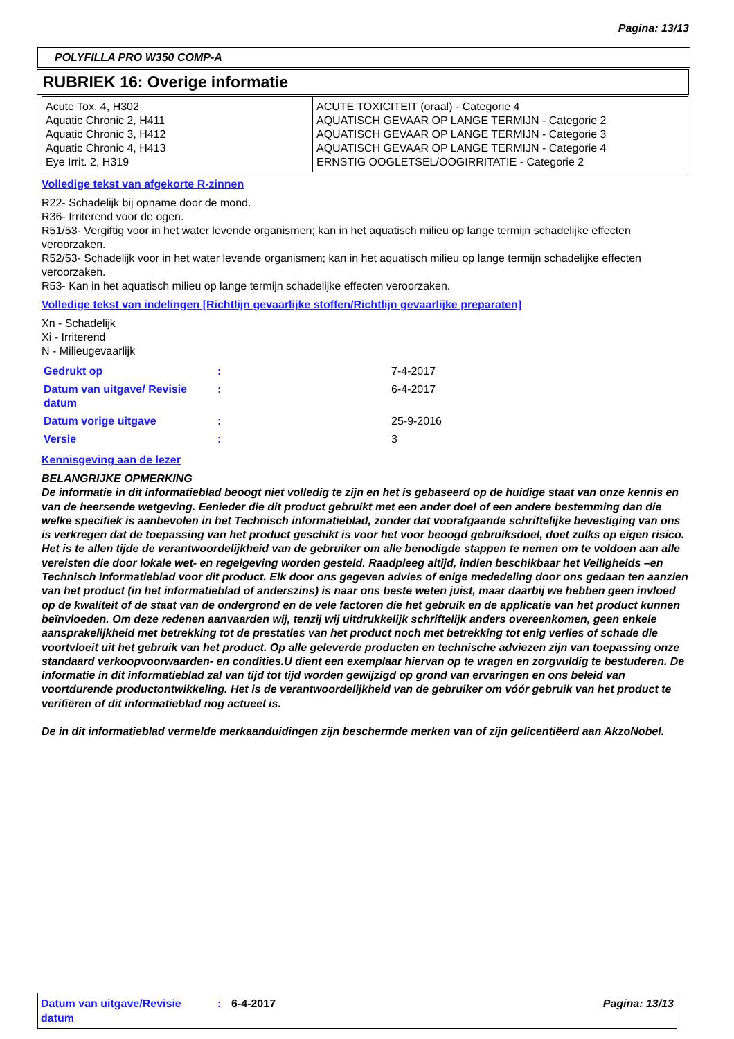Pagina: 13/13
POLYFILLA PRO W350 COMP-A
RUBRIEK 16: Overige informatie
| Acute Tox. 4, H302 Aquatic Chronic 2, H411 Aquatic Chronic 3, H412 Aquatic Chronic 4, H413 Eye Irrit. 2, H319 | ACUTE TOXICITEIT (oraal) - Categorie 4 AQUATISCH GEVAAR OP LANGE TERMIJN - Categorie 2 AQUATISCH GEVAAR OP LANGE TERMIJN - Categorie 3 AQUATISCH GEVAAR OP LANGE TERMIJN - Categorie 4 ERNSTIG OOGLETSEL/OOGIRRITATIE - Categorie 2 |
Volledige tekst van afgekorte R-zinnen
R22- Schadelijk bij opname door de mond.
R36- Irriterend voor de ogen.
R51/53- Vergiftig voor in het water levende organismen; kan in het aquatisch milieu op lange termijn schadelijke effecten veroorzaken.
R52/53- Schadelijk voor in het water levende organismen; kan in het aquatisch milieu op lange termijn schadelijke effecten veroorzaken.
R53- Kan in het aquatisch milieu op lange termijn schadelijke effecten veroorzaken.
Volledige tekst van indelingen [Richtlijn gevaarlijke stoffen/Richtlijn gevaarlijke preparaten]
Xn - Schadelijk
Xi - Irriterend
N - Milieugevaarlijk
| Gedrukt op | : | 7-4-2017 |
| Datum van uitgave/ Revisie datum | : | 6-4-2017 |
| Datum vorige uitgave | : | 25-9-2016 |
| Versie | : | 3 |
Kennisgeving aan de lezer
BELANGRIJKE OPMERKING
De informatie in dit informatieblad beoogt niet volledig te zijn en het is gebaseerd op de huidige staat van onze kennis en van de heersende wetgeving. Eenieder die dit product gebruikt met een ander doel of een andere bestemming dan die welke specifiek is aanbevolen in het Technisch informatieblad, zonder dat voorafgaande schriftelijke bevestiging van ons is verkregen dat de toepassing van het product geschikt is voor het voor beoogd gebruiksdoel, doet zulks op eigen risico. Het is te allen tijde de verantwoordelijkheid van de gebruiker om alle benodigde stappen te nemen om te voldoen aan alle vereisten die door lokale wet- en regelgeving worden gesteld. Raadpleeg altijd, indien beschikbaar het Veiligheids –en Technisch informatieblad voor dit product. Elk door ons gegeven advies of enige mededeling door ons gedaan ten aanzien van het product (in het informatieblad of anderszins) is naar ons beste weten juist, maar daarbij we hebben geen invloed op de kwaliteit of de staat van de ondergrond en de vele factoren die het gebruik en de applicatie van het product kunnen beïnvloeden. Om deze redenen aanvaarden wij, tenzij wij uitdrukkelijk schriftelijk anders overeenkomen, geen enkele aansprakelijkheid met betrekking tot de prestaties van het product noch met betrekking tot enig verlies of schade die voortvloeit uit het gebruik van het product. Op alle geleverde producten en technische adviezen zijn van toepassing onze standaard verkoopvoorwaarden- en condities.U dient een exemplaar hiervan op te vragen en zorgvuldig te bestuderen. De informatie in dit informatieblad zal van tijd tot tijd worden gewijzigd op grond van ervaringen en ons beleid van voortdurende productontwikkeling. Het is de verantwoordelijkheid van de gebruiker om vóór gebruik van het product te verifiëren of dit informatieblad nog actueel is.
De in dit informatieblad vermelde merkaanduidingen zijn beschermde merken van of zijn gelicentiëerd aan AkzoNobel.
Datum van uitgave/Revisie datum
: 6-4-2017 Pagina: 13/13